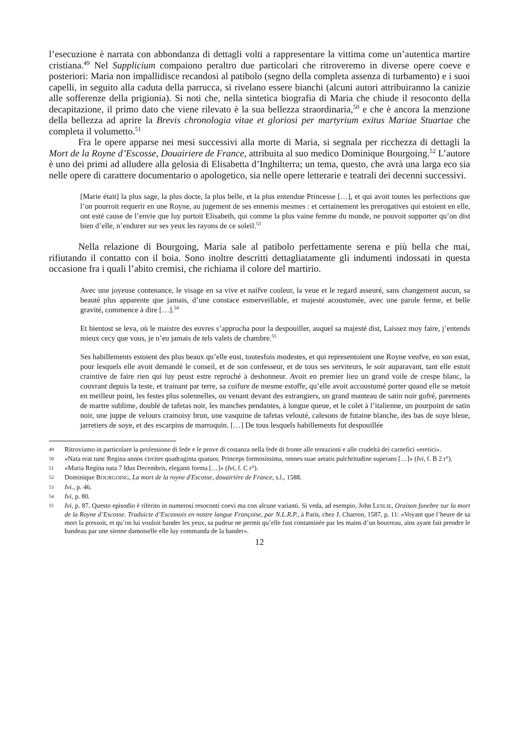l’esecuzione è narrata con abbondanza di dettagli volti a rappresentare la vittima come un’autentica martire cristiana.<sup>49</sup> Nel Supplicium compaiono peraltro due particolari che ritroveremo in diverse opere coeve e posteriori: Maria non impallidisce recandosi al patibolo (segno della completa assenza di turbamento) e i suoi capelli, in seguito alla caduta della parrucca, si rivelano essere bianchi (alcuni autori attribuiranno la canizie alle sofferenze della prigionia). Si noti che, nella sintetica biografia di Maria che chiude il resoconto della decapitazione, il primo dato che viene rilevato è la sua bellezza straordinaria,<sup>50</sup> e che è ancora la menzione della bellezza ad aprire la Brevis chronologia vitae et gloriosi per martyrium exitus Mariae Stuartae che completa il volumetto.<sup>51</sup>
Fra le opere apparse nei mesi successivi alla morte di Maria, si segnala per ricchezza di dettagli la Mort de la Royne d’Escosse, Douairiere de France, attribuita al suo medico Dominique Bourgoing.<sup>52</sup> L’autore è uno dei primi ad alludere alla gelosia di Elisabetta d’Inghilterra; un tema, questo, che avrà una larga eco sia nelle opere di carattere documentario o apologetico, sia nelle opere letterarie e teatrali dei decenni successivi.
[Marie était] la plus sage, la plus docte, la plus belle, et la plus entendue Princesse […], et qui avoit toutes les perfections que l’on pourroit requerir en une Royne, au jugement de ses ennemis mesmes : et certainement les prerogatives qui estoient en elle, ont esté cause de l’envie que luy portoit Elisabeth, qui comme la plus vaine femme du monde, ne pouvoit supporter qu’on dist bien d’elle, n’endurer sur ses yeux les rayons de ce soleil.<sup>53</sup>
Nella relazione di Bourgoing, Maria sale al patibolo perfettamente serena e più bella che mai, rifiutando il contatto con il boia. Sono inoltre descritti dettagliatamente gli indumenti indossati in questa occasione fra i quali l’abito cremisi, che richiama il colore del martirio.
Avec une joyeuse contenance, le visage en sa vive et naifve couleur, la veue et le regard asseuré, sans changement aucun, sa beauté plus apparente que jamais, d’une constace esmerveillable, et majesté acoustumée, avec une parole ferme, et belle gravité, commence à dire […].<sup>54</sup>
Et bientost se leva, où le maistre des euvres s’approcha pour la despouiller, auquel sa majesté dist, Laissez moy faire, j’entends mieux cecy que vous, je n’eu jamais de tels valets de chambre.<sup>55</sup>
Ses habillements estoient des plus beaux qu’elle eust, toutesfois modestes, et qui representoient une Royne veufve, en son estat, pour lesquels elle avoit demandé le conseil, et de son confesseur, et de tous ses serviteurs, le soir auparavant, tant elle estoit craintive de faire rien qui luy peust estre reproché à deshonneur. Avoit en premier lieu un grand voile de crespe blanc, la couvrant depuis la teste, et trainant par terre, sa coifure de mesme estoffe, qu’elle avoit accoustumé porter quand elle se metoit en meilleur point, les festes plus solennelles, ou venant devant des estrangiers, un grand manteau de satin noir gofré, parements de martre sublime, doublé de tafetas noir, les manches pendantes, à longue queue, et le colet à l’italienne, un pourpoint de satin noir, une juppe de velours cramoisy brun, une vasquine de tafetas velouté, calesons de futaine blanche, des bas de soye bleue, jarretiers de soye, et des escarpins de marroquin. […] De tous lesquels habillements fut despouillée
49 Ritroviamo in particolare la professione di fede e le prove di costanza nella fede di fronte alle tentazioni e alle crudeltà dei carnefici «eretici».
50 «Nata erat tunc Regina annos circiter quadraginta quatuor, Princeps formosissima, omnes suae aetatis pulchritudine superans […]» (Ivi, f. B 2 r°).
51 «Maria Regina nata 7 Idus Decembris, eleganti forma […]» (Ivi, f. C r°).
52 Dominique BOURGOING, La mort de la royne d'Escosse, douairière de France, s.l., 1588.
53 Ivi., p. 46.
54 Ivi, p. 80.
55 Ivi, p. 87. Questo episodio è riferito in numerosi resoconti coevi ma con alcune varianti. Si veda, ad esempio, John LESLIE, Oraison funebre sur la mort de la Royne d’Escosse. Traduicte d’Escossois en nostre langue Françoise, par N.L.R.P., à Paris, chez J. Charron, 1587, p. 11: «Voyant que l’heure de sa mort la pressoit, et qu’on lui vouloit bander les yeux, sa pudeur ne permit qu’elle fust contaminée par les mains d’un bourreau, ains ayant fait prendre le bandeau par une sienne damoiselle elle luy commanda de la bander».
12